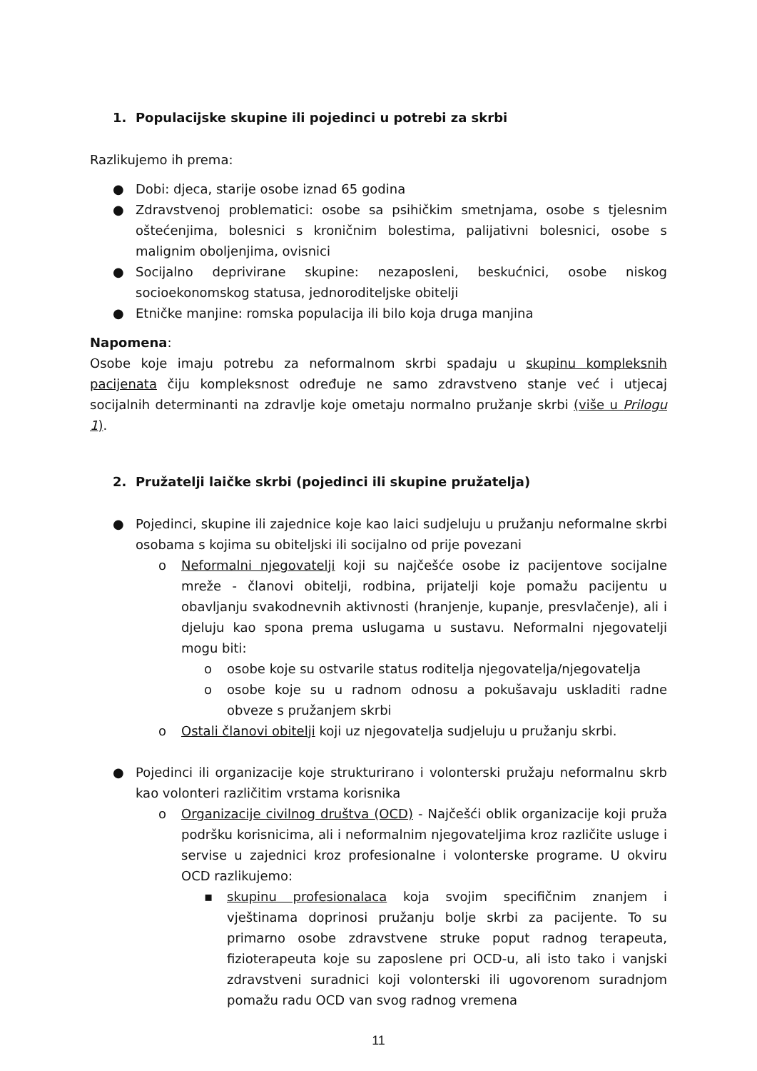1. Populacijske skupine ili pojedinci u potrebi za skrbi
Razlikujemo ih prema:
● Dobi: djeca, starije osobe iznad 65 godina
● Zdravstvenoj problematici: osobe sa psihičkim smetnjama, osobe s tjelesnim oštećenjima, bolesnici s kroničnim bolestima, palijativni bolesnici, osobe s malignim oboljenjima, ovisnici
● Socijalno deprivirane skupine: nezaposleni, beskućnici, osobe niskog socioekonomskog statusa, jednoroditeljske obitelji
● Etničke manjine: romska populacija ili bilo koja druga manjina
Napomena:
Osobe koje imaju potrebu za neformalnom skrbi spadaju u skupinu kompleksnih pacijenata čiju kompleksnost određuje ne samo zdravstveno stanje već i utjecaj socijalnih determinanti na zdravlje koje ometaju normalno pružanje skrbi (više u Prilogu 1).
2. Pružatelji laičke skrbi (pojedinci ili skupine pružatelja)
● Pojedinci, skupine ili zajednice koje kao laici sudjeluju u pružanju neformalne skrbi osobama s kojima su obiteljski ili socijalno od prije povezani
o Neformalni njegovatelji koji su najčešće osobe iz pacijentove socijalne mreže - članovi obitelji, rodbina, prijatelji koje pomažu pacijentu u obavljanju svakodnevnih aktivnosti (hranjenje, kupanje, presvlačenje), ali i djeluju kao spona prema uslugama u sustavu. Neformalni njegovatelji mogu biti:
o osobe koje su ostvarile status roditelja njegovatelja/njegovatelja
o osobe koje su u radnom odnosu a pokušavaju uskladiti radne obveze s pružanjem skrbi
o Ostali članovi obitelji koji uz njegovatelja sudjeluju u pružanju skrbi.
● Pojedinci ili organizacije koje strukturirano i volonterski pružaju neformalnu skrb kao volonteri različitim vrstama korisnika
o Organizacije civilnog društva (OCD) - Najčešći oblik organizacije koji pruža podršku korisnicima, ali i neformalnim njegovateljima kroz različite usluge i servise u zajednici kroz profesionalne i volonterske programe. U okviru OCD razlikujemo:
▪ skupinu profesionalaca koja svojim specifičnim znanjem i vještinama doprinosi pružanju bolje skrbi za pacijente. To su primarno osobe zdravstvene struke poput radnog terapeuta, fizioterapeuta koje su zaposlene pri OCD-u, ali isto tako i vanjski zdravstveni suradnici koji volonterski ili ugovorenom suradnjom pomažu radu OCD van svog radnog vremena
11